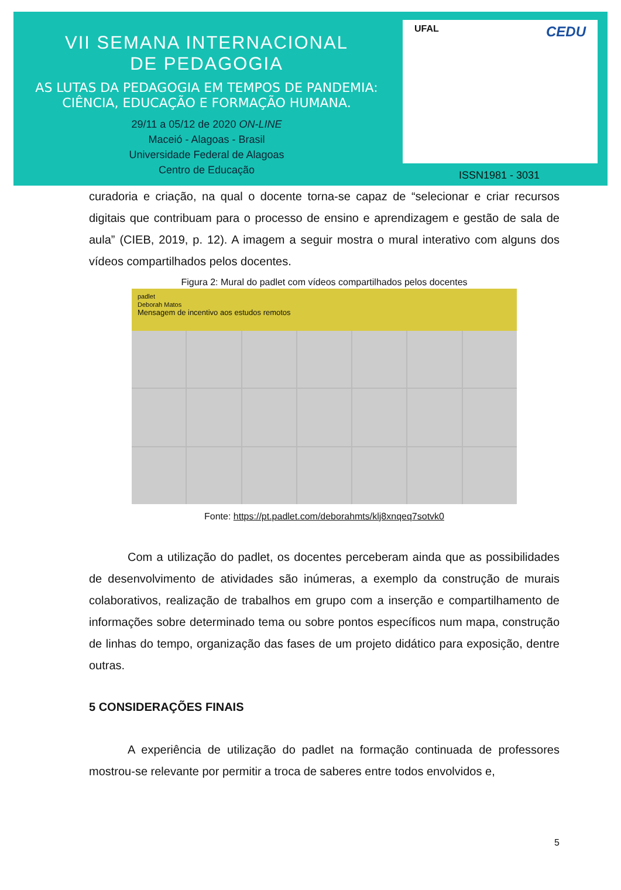VII SEMANA INTERNACIONAL
DE PEDAGOGIA
AS LUTAS DA PEDAGOGIA EM TEMPOS DE PANDEMIA:
CIÊNCIA, EDUCAÇÃO E FORMAÇÃO HUMANA.
29/11 a 05/12 de 2020 ON-LINE
Maceió - Alagoas - Brasil
Universidade Federal de Alagoas
Centro de Educação
UFAL CEDU
ISSN1981 - 3031
curadoria e criação, na qual o docente torna-se capaz de “selecionar e criar recursos digitais que contribuam para o processo de ensino e aprendizagem e gestão de sala de aula” (CIEB, 2019, p. 12). A imagem a seguir mostra o mural interativo com alguns dos vídeos compartilhados pelos docentes.
Figura 2: Mural do padlet com vídeos compartilhados pelos docentes
padlet
Deborah Matos
Mensagem de incentivo aos estudos remotos
Fonte: https://pt.padlet.com/deborahmts/klj8xnqeq7sotvk0
Com a utilização do padlet, os docentes perceberam ainda que as possibilidades de desenvolvimento de atividades são inúmeras, a exemplo da construção de murais colaborativos, realização de trabalhos em grupo com a inserção e compartilhamento de informações sobre determinado tema ou sobre pontos específicos num mapa, construção de linhas do tempo, organização das fases de um projeto didático para exposição, dentre outras.
5 CONSIDERAÇÕES FINAIS
A experiência de utilização do padlet na formação continuada de professores mostrou-se relevante por permitir a troca de saberes entre todos envolvidos e,
5